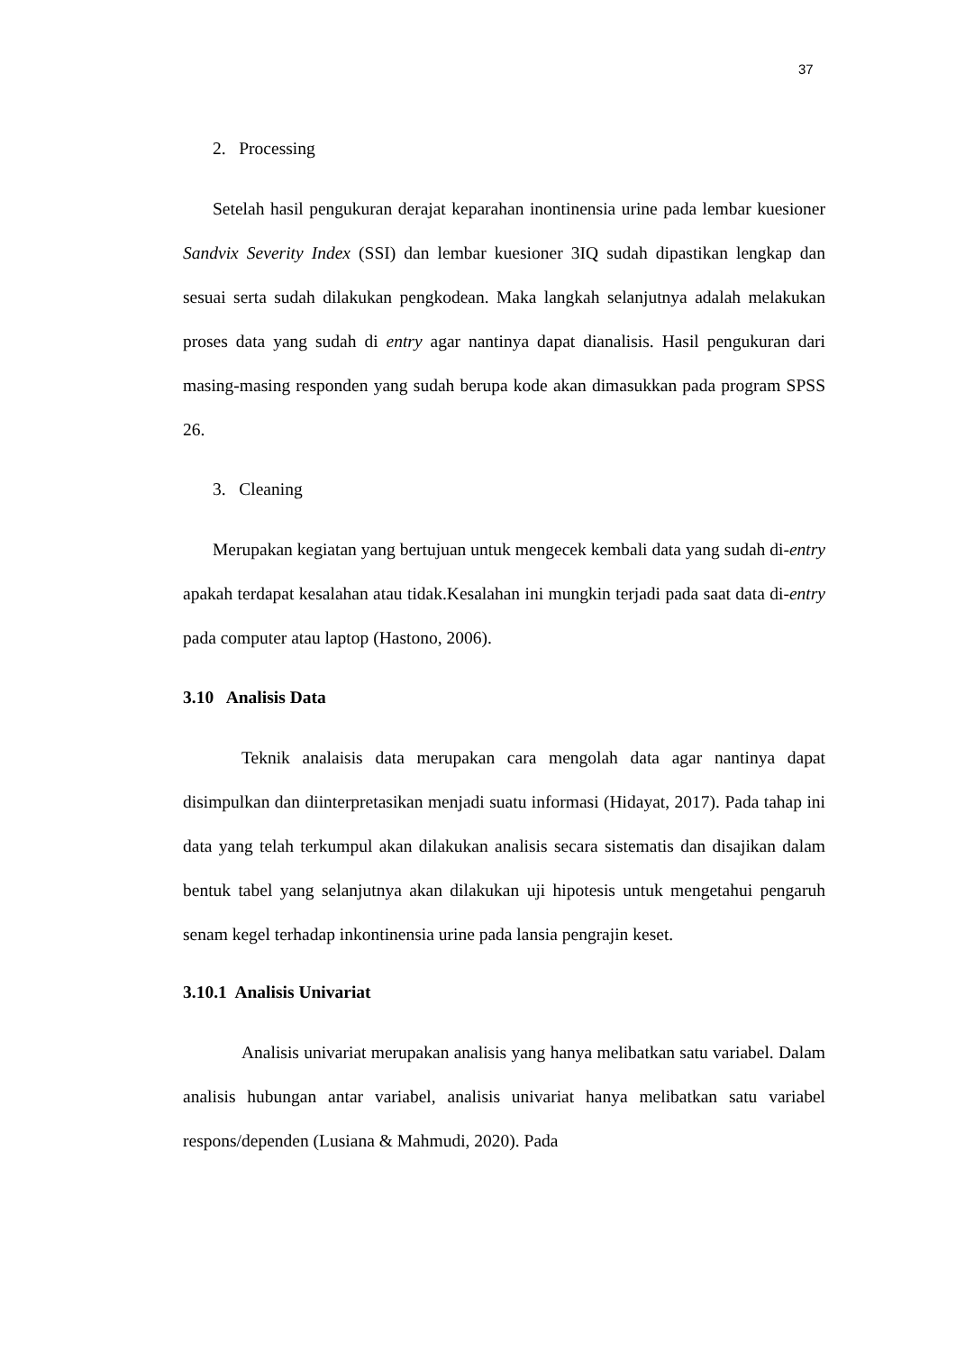37
2. Processing
Setelah hasil pengukuran derajat keparahan inontinensia urine pada lembar kuesioner Sandvix Severity Index (SSI) dan lembar kuesioner 3IQ sudah dipastikan lengkap dan sesuai serta sudah dilakukan pengkodean. Maka langkah selanjutnya adalah melakukan proses data yang sudah di entry agar nantinya dapat dianalisis. Hasil pengukuran dari masing-masing responden yang sudah berupa kode akan dimasukkan pada program SPSS 26.
3. Cleaning
Merupakan kegiatan yang bertujuan untuk mengecek kembali data yang sudah di-entry apakah terdapat kesalahan atau tidak.Kesalahan ini mungkin terjadi pada saat data di-entry pada computer atau laptop (Hastono, 2006).
3.10 Analisis Data
Teknik analaisis data merupakan cara mengolah data agar nantinya dapat disimpulkan dan diinterpretasikan menjadi suatu informasi (Hidayat, 2017). Pada tahap ini data yang telah terkumpul akan dilakukan analisis secara sistematis dan disajikan dalam bentuk tabel yang selanjutnya akan dilakukan uji hipotesis untuk mengetahui pengaruh senam kegel terhadap inkontinensia urine pada lansia pengrajin keset.
3.10.1 Analisis Univariat
Analisis univariat merupakan analisis yang hanya melibatkan satu variabel. Dalam analisis hubungan antar variabel, analisis univariat hanya melibatkan satu variabel respons/dependen (Lusiana & Mahmudi, 2020). Pada